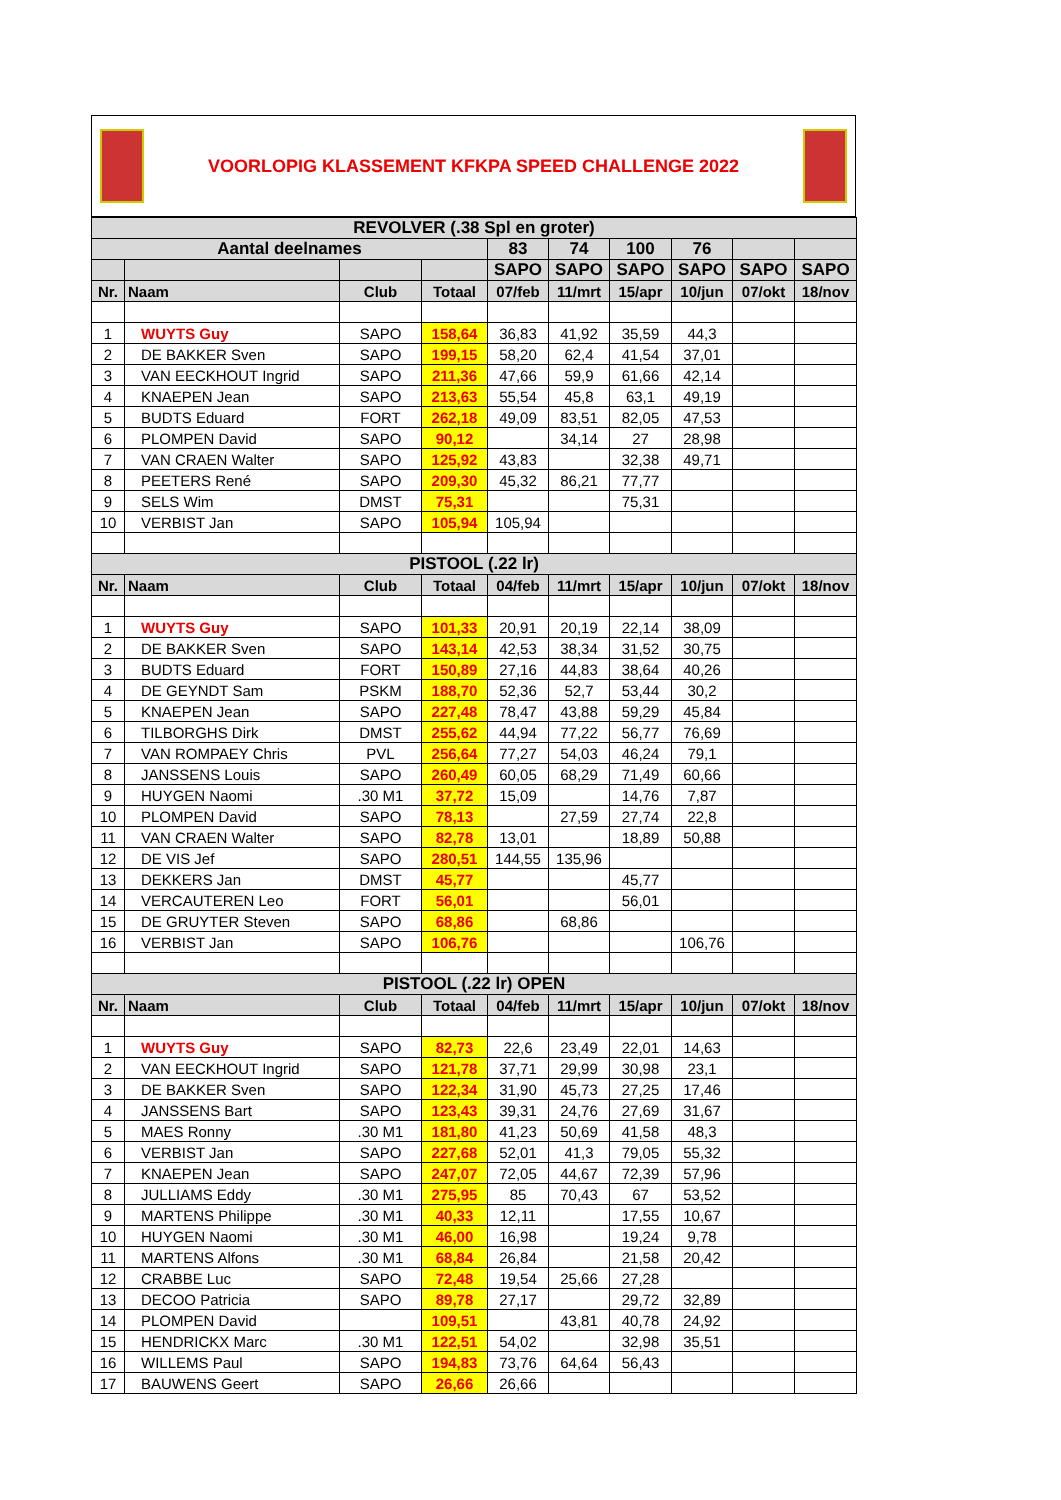VOORLOPIG KLASSEMENT KFKPA SPEED CHALLENGE 2022
| REVOLVER (.38 Spl en groter) | | | | | | | | | |
| Aantal deelnames | | | | 83 | 74 | 100 | 76 | | |
| | | | | SAPO | SAPO | SAPO | SAPO | SAPO | SAPO |
| Nr. | Naam | Club | Totaal | 07/feb | 11/mrt | 15/apr | 10/jun | 07/okt | 18/nov |
| 1 | WUYTS Guy | SAPO | 158,64 | 36,83 | 41,92 | 35,59 | 44,3 | | |
| 2 | DE BAKKER Sven | SAPO | 199,15 | 58,20 | 62,4 | 41,54 | 37,01 | | |
| 3 | VAN EECKHOUT Ingrid | SAPO | 211,36 | 47,66 | 59,9 | 61,66 | 42,14 | | |
| 4 | KNAEPEN Jean | SAPO | 213,63 | 55,54 | 45,8 | 63,1 | 49,19 | | |
| 5 | BUDTS Eduard | FORT | 262,18 | 49,09 | 83,51 | 82,05 | 47,53 | | |
| 6 | PLOMPEN David | SAPO | 90,12 | | 34,14 | 27 | 28,98 | | |
| 7 | VAN CRAEN Walter | SAPO | 125,92 | 43,83 | | 32,38 | 49,71 | | |
| 8 | PEETERS René | SAPO | 209,30 | 45,32 | 86,21 | 77,77 | | | |
| 9 | SELS Wim | DMST | 75,31 | | | 75,31 | | | |
| 10 | VERBIST Jan | SAPO | 105,94 | 105,94 | | | | | |
| PISTOOL (.22 lr) | | | | | | | | | |
| Nr. | Naam | Club | Totaal | 04/feb | 11/mrt | 15/apr | 10/jun | 07/okt | 18/nov |
| 1 | WUYTS Guy | SAPO | 101,33 | 20,91 | 20,19 | 22,14 | 38,09 | | |
| 2 | DE BAKKER Sven | SAPO | 143,14 | 42,53 | 38,34 | 31,52 | 30,75 | | |
| 3 | BUDTS Eduard | FORT | 150,89 | 27,16 | 44,83 | 38,64 | 40,26 | | |
| 4 | DE GEYNDT Sam | PSKM | 188,70 | 52,36 | 52,7 | 53,44 | 30,2 | | |
| 5 | KNAEPEN Jean | SAPO | 227,48 | 78,47 | 43,88 | 59,29 | 45,84 | | |
| 6 | TILBORGHS Dirk | DMST | 255,62 | 44,94 | 77,22 | 56,77 | 76,69 | | |
| 7 | VAN ROMPAEY Chris | PVL | 256,64 | 77,27 | 54,03 | 46,24 | 79,1 | | |
| 8 | JANSSENS Louis | SAPO | 260,49 | 60,05 | 68,29 | 71,49 | 60,66 | | |
| 9 | HUYGEN Naomi | .30 M1 | 37,72 | 15,09 | | 14,76 | 7,87 | | |
| 10 | PLOMPEN David | SAPO | 78,13 | | 27,59 | 27,74 | 22,8 | | |
| 11 | VAN CRAEN Walter | SAPO | 82,78 | 13,01 | | 18,89 | 50,88 | | |
| 12 | DE VIS Jef | SAPO | 280,51 | 144,55 | 135,96 | | | | |
| 13 | DEKKERS Jan | DMST | 45,77 | | | 45,77 | | | |
| 14 | VERCAUTEREN Leo | FORT | 56,01 | | | 56,01 | | | |
| 15 | DE GRUYTER Steven | SAPO | 68,86 | | 68,86 | | | | |
| 16 | VERBIST Jan | SAPO | 106,76 | | | | 106,76 | | |
| PISTOOL (.22 lr) OPEN | | | | | | | | | |
| Nr. | Naam | Club | Totaal | 04/feb | 11/mrt | 15/apr | 10/jun | 07/okt | 18/nov |
| 1 | WUYTS Guy | SAPO | 82,73 | 22,6 | 23,49 | 22,01 | 14,63 | | |
| 2 | VAN EECKHOUT Ingrid | SAPO | 121,78 | 37,71 | 29,99 | 30,98 | 23,1 | | |
| 3 | DE BAKKER Sven | SAPO | 122,34 | 31,90 | 45,73 | 27,25 | 17,46 | | |
| 4 | JANSSENS Bart | SAPO | 123,43 | 39,31 | 24,76 | 27,69 | 31,67 | | |
| 5 | MAES Ronny | .30 M1 | 181,80 | 41,23 | 50,69 | 41,58 | 48,3 | | |
| 6 | VERBIST Jan | SAPO | 227,68 | 52,01 | 41,3 | 79,05 | 55,32 | | |
| 7 | KNAEPEN Jean | SAPO | 247,07 | 72,05 | 44,67 | 72,39 | 57,96 | | |
| 8 | JULLIAMS Eddy | .30 M1 | 275,95 | 85 | 70,43 | 67 | 53,52 | | |
| 9 | MARTENS Philippe | .30 M1 | 40,33 | 12,11 | | 17,55 | 10,67 | | |
| 10 | HUYGEN Naomi | .30 M1 | 46,00 | 16,98 | | 19,24 | 9,78 | | |
| 11 | MARTENS Alfons | .30 M1 | 68,84 | 26,84 | | 21,58 | 20,42 | | |
| 12 | CRABBE Luc | SAPO | 72,48 | 19,54 | 25,66 | 27,28 | | | |
| 13 | DECOO Patricia | SAPO | 89,78 | 27,17 | | 29,72 | 32,89 | | |
| 14 | PLOMPEN David | | 109,51 | | 43,81 | 40,78 | 24,92 | | |
| 15 | HENDRICKX Marc | .30 M1 | 122,51 | 54,02 | | 32,98 | 35,51 | | |
| 16 | WILLEMS Paul | SAPO | 194,83 | 73,76 | 64,64 | 56,43 | | | |
| 17 | BAUWENS Geert | SAPO | 26,66 | 26,66 | | | | | |